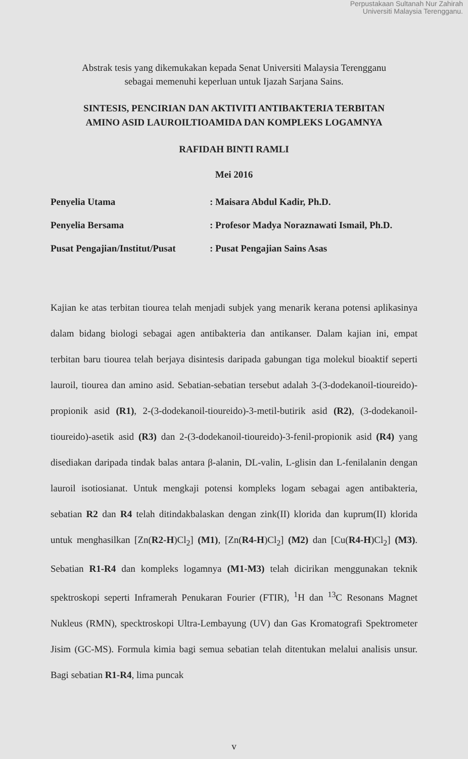Perpustakaan Sultanah Nur Zahirah
Universiti Malaysia Terengganu.
Abstrak tesis yang dikemukakan kepada Senat Universiti Malaysia Terengganu
sebagai memenuhi keperluan untuk Ijazah Sarjana Sains.
SINTESIS, PENCIRIAN DAN AKTIVITI ANTIBAKTERIA TERBITAN
AMINO ASID LAUROILTIOAMIDA DAN KOMPLEKS LOGAMNYA
RAFIDAH BINTI RAMLI
Mei 2016
| Penyelia Utama | : Maisara Abdul Kadir, Ph.D. |
| Penyelia Bersama | : Profesor Madya Noraznawati Ismail, Ph.D. |
| Pusat Pengajian/Institut/Pusat | : Pusat Pengajian Sains Asas |
Kajian ke atas terbitan tiourea telah menjadi subjek yang menarik kerana potensi aplikasinya dalam bidang biologi sebagai agen antibakteria dan antikanser. Dalam kajian ini, empat terbitan baru tiourea telah berjaya disintesis daripada gabungan tiga molekul bioaktif seperti lauroil, tiourea dan amino asid. Sebatian-sebatian tersebut adalah 3-(3-dodekanoil-tioureido)-propionik asid (R1), 2-(3-dodekanoil-tioureido)-3-metil-butirik asid (R2), (3-dodekanoil-tioureido)-asetik asid (R3) dan 2-(3-dodekanoil-tioureido)-3-fenil-propionik asid (R4) yang disediakan daripada tindak balas antara β-alanin, DL-valin, L-glisin dan L-fenilalanin dengan lauroil isotiosianat. Untuk mengkaji potensi kompleks logam sebagai agen antibakteria, sebatian R2 dan R4 telah ditindakbalaskan dengan zink(II) klorida dan kuprum(II) klorida untuk menghasilkan [Zn(R2-H)Cl<sub>2</sub>] (M1), [Zn(R4-H)Cl<sub>2</sub>] (M2) dan [Cu(R4-H)Cl<sub>2</sub>] (M3). Sebatian R1-R4 dan kompleks logamnya (M1-M3) telah dicirikan menggunakan teknik spektroskopi seperti Inframerah Penukaran Fourier (FTIR), <sup>1</sup>H dan <sup>13</sup>C Resonans Magnet Nukleus (RMN), specktroskopi Ultra-Lembayung (UV) dan Gas Kromatografi Spektrometer Jisim (GC-MS). Formula kimia bagi semua sebatian telah ditentukan melalui analisis unsur. Bagi sebatian R1-R4, lima puncak
v